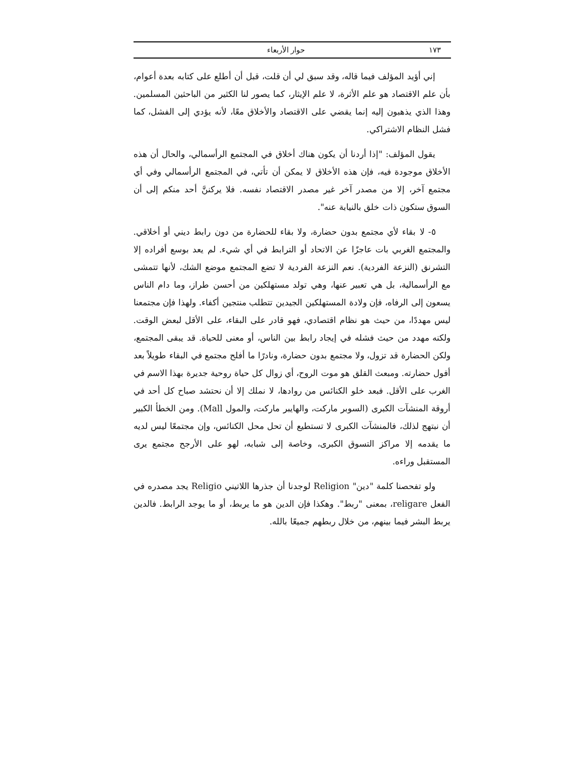١٧٣ حوار الأربعاء
إني أؤيد المؤلف فيما قاله، وقد سبق لي أن قلت، قبل أن أطلع على كتابه بعدة أعوام، بأن علم الاقتصاد هو علم الأثرة، لا علم الإيثار، كما يصور لنا الكثير من الباحثين المسلمين. وهذا الذي يذهبون إليه إنما يقضي على الاقتصاد والأخلاق معًا، لأنه يؤدي إلى الفشل، كما فشل النظام الاشتراكي.
يقول المؤلف: "إذا أردنا أن يكون هناك أخلاق في المجتمع الرأسمالي، والحال أن هذه الأخلاق موجودة فيه، فإن هذه الأخلاق لا يمكن أن تأتي، في المجتمع الرأسمالي وفي أي مجتمع آخر، إلا من مصدر آخر غير مصدر الاقتصاد نفسه. فلا يركننَّ أحد منكم إلى أن السوق ستكون ذات خلق بالنيابة عنه".
٥- لا بقاء لأي مجتمع بدون حضارة، ولا بقاء للحضارة من دون رابط ديني أو أخلاقي. والمجتمع الغربي بات عاجزًا عن الاتحاد أو الترابط في أي شيء. لم يعد بوسع أفراده إلا التشرنق (النزعة الفردية). نعم النزعة الفردية لا تضع المجتمع موضع الشك، لأنها تتمشى مع الرأسمالية، بل هي تعبير عنها، وهي تولد مستهلكين من أحسن طراز، وما دام الناس يسعون إلى الرفاه، فإن ولادة المستهلكين الجيدين تتطلب منتجين أكفاء. ولهذا فإن مجتمعنا ليس مهددًا، من حيث هو نظام اقتصادي، فهو قادر على البقاء، على الأقل لبعض الوقت. ولكنه مهدد من حيث فشله في إيجاد رابط بين الناس، أو معنى للحياة. قد يبقى المجتمع، ولكن الحضارة قد تزول، ولا مجتمع بدون حضارة، ونادرًا ما أفلح مجتمع في البقاء طويلاً بعد أفول حضارته. ومبعث القلق هو موت الروح، أي زوال كل حياة روحية جديرة بهذا الاسم في الغرب على الأقل. فبعد خلو الكنائس من روادها، لا نملك إلا أن نحتشد صباح كل أحد في أروقة المنشآت الكبرى (السوبر ماركت، والهايبر ماركت، والمول Mall). ومن الخطأ الكبير أن نبتهج لذلك، فالمنشآت الكبرى لا تستطيع أن تحل محل الكنائس، وإن مجتمعًا ليس لديه ما يقدمه إلا مراكز التسوق الكبرى، وخاصة إلى شبابه، لهو على الأرجح مجتمع يرى المستقبل وراءه.
ولو تفحصنا كلمة "دين" Religion لوجدنا أن جذرها اللاتيني Religio يجد مصدره في الفعل religare، بمعنى "ربط". وهكذا فإن الدين هو ما يربط، أو ما يوجد الرابط. فالدين يربط البشر فيما بينهم، من خلال ربطهم جميعًا بالله.